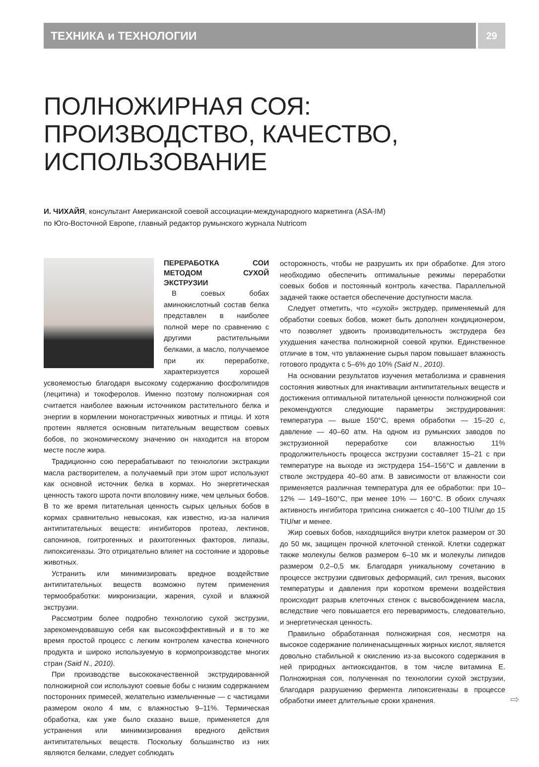ТЕХНИКА и ТЕХНОЛОГИИ
29
ПОЛНОЖИРНАЯ СОЯ:
ПРОИЗВОДСТВО, КАЧЕСТВО,
ИСПОЛЬЗОВАНИЕ
И. ЧИХАЙЯ, консультант Американской соевой ассоциации-международного маркетинга (ASA-IM)
по Юго-Восточной Европе, главный редактор румынского журнала Nutricom
ПЕРЕРАБОТКА СОИ МЕТОДОМ СУХОЙ ЭКСТРУЗИИ
В соевых бобах аминокислотный состав белка представлен в наиболее полной мере по сравнению с другими растительными белками, а масло, получаемое при их переработке, характеризуется хорошей усвояемостью благодаря высокому содержанию фосфолипидов (лецитина) и токоферолов. Именно поэтому полножирная соя считается наиболее важным источником растительного белка и энергии в кормлении моногастричных животных и птицы. И хотя протеин является основным питательным веществом соевых бобов, по экономическому значению он находится на втором месте после жира.
Традиционно сою перерабатывают по технологии экстракции масла растворителем, а получаемый при этом шрот используют как основной источник белка в кормах. Но энергетическая ценность такого шрота почти вполовину ниже, чем цельных бобов. В то же время питательная ценность сырых цельных бобов в кормах сравнительно невысокая, как известно, из-за наличия антипитательных веществ: ингибиторов протеаз, лектинов, сапонинов, гоитрогенных и рахитогенных факторов, липазы, липоксигеназы. Это отрицательно влияет на состояние и здоровье животных.
Устранить или минимизировать вредное воздействие антипитательных веществ возможно путем применения термообработки: микронизации, жарения, сухой и влажной экструзии.
Рассмотрим более подробно технологию сухой экструзии, зарекомендовавшую себя как высокоэффективный и в то же время простой процесс с легким контролем качества конечного продукта и широко используемую в кормопроизводстве многих стран (Said N., 2010).
При производстве высококачественной экструдированной полножирной сои используют соевые бобы с низким содержанием посторонних примесей, желательно измельченные — с частицами размером около 4 мм, с влажностью 9–11%. Термическая обработка, как уже было сказано выше, применяется для устранения или минимизирования вредного действия антипитательных веществ. Поскольку большинство из них являются белками, следует соблюдать
осторожность, чтобы не разрушить их при обработке. Для этого необходимо обеспечить оптимальные режимы переработки соевых бобов и постоянный контроль качества. Параллельной задачей также остается обеспечение доступности масла.
Следует отметить, что «сухой» экструдер, применяемый для обработки соевых бобов, может быть дополнен кондиционером, что позволяет удвоить производительность экструдера без ухудшения качества полножирной соевой крупки. Единственное отличие в том, что увлажнение сырья паром повышает влажность готового продукта с 5–6% до 10% (Said N., 2010).
На основании результатов изучения метаболизма и сравнения состояния животных для инактивации антипитательных веществ и достижения оптимальной питательной ценности полножирной сои рекомендуются следующие параметры экструдирования: температура — выше 150°С, время обработки — 15–20 с, давление — 40–60 атм. На одном из румынских заводов по экструзионной переработке сои влажностью 11% продолжительность процесса экструзии составляет 15–21 с при температуре на выходе из экструдера 154–156°С и давлении в стволе экструдера 40–60 атм. В зависимости от влажности сои применяется различная температура для ее обработки: при 10–12% — 149–160°С, при менее 10% — 160°С. В обоих случаях активность ингибитора трипсина снижается с 40–100 TIU/мг до 15 TIU/мг и менее.
Жир соевых бобов, находящийся внутри клеток размером от 30 до 50 мк, защищен прочной клеточной стенкой. Клетки содержат также молекулы белков размером 6–10 мк и молекулы липидов размером 0,2–0,5 мк. Благодаря уникальному сочетанию в процессе экструзии сдвиговых деформаций, сил трения, высоких температуры и давления при коротком времени воздействия происходит разрыв клеточных стенок с высвобождением масла, вследствие чего повышается его переваримость, следовательно, и энергетическая ценность.
Правильно обработанная полножирная соя, несмотря на высокое содержание полиненасыщенных жирных кислот, является довольно стабильной к окислению из-за высокого содержания в ней природных антиоксидантов, в том числе витамина Е. Полножирная соя, полученная по технологии сухой экструзии, благодаря разрушению фермента липоксигеназы в процессе обработки имеет длительные сроки хранения.
⇨